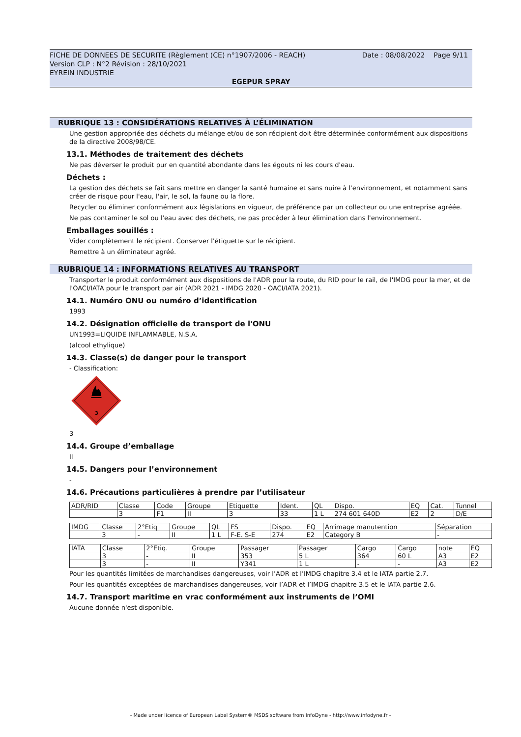FICHE DE DONNEES DE SECURITE (Règlement (CE) n°1907/2006 - REACH) Date : 08/08/2022 Page 9/11
Version CLP : N°2 Révision : 28/10/2021
EYREIN INDUSTRIE
EGEPUR SPRAY
RUBRIQUE 13 : CONSIDÉRATIONS RELATIVES À L’ÉLIMINATION
Une gestion appropriée des déchets du mélange et/ou de son récipient doit être déterminée conformément aux dispositions de la directive 2008/98/CE.
13.1. Méthodes de traitement des déchets
Ne pas déverser le produit pur en quantité abondante dans les égouts ni les cours d'eau.
Déchets :
La gestion des déchets se fait sans mettre en danger la santé humaine et sans nuire à l'environnement, et notamment sans créer de risque pour l'eau, l'air, le sol, la faune ou la flore.
Recycler ou éliminer conformément aux législations en vigueur, de préférence par un collecteur ou une entreprise agréée.
Ne pas contaminer le sol ou l'eau avec des déchets, ne pas procéder à leur élimination dans l'environnement.
Emballages souillés :
Vider complètement le récipient. Conserver l'étiquette sur le récipient.
Remettre à un éliminateur agréé.
RUBRIQUE 14 : INFORMATIONS RELATIVES AU TRANSPORT
Transporter le produit conformément aux dispositions de l'ADR pour la route, du RID pour le rail, de l'IMDG pour la mer, et de l'OACI/IATA pour le transport par air (ADR 2021 - IMDG 2020 - OACI/IATA 2021).
14.1. Numéro ONU ou numéro d’identification
1993
14.2. Désignation officielle de transport de l'ONU
UN1993=LIQUIDE INFLAMMABLE, N.S.A.
(alcool ethylique)
14.3. Classe(s) de danger pour le transport
- Classification:
3
3
14.4. Groupe d’emballage
II
14.5. Dangers pour l’environnement
-
14.6. Précautions particulières à prendre par l’utilisateur
| ADR/RID | Classe | Code | Groupe | Etiquette | Ident. | QL | Dispo. | EQ | Cat. | Tunnel |
| | 3 | F1 | II | 3 | 33 | 1 L | 274 601 640D | E2 | 2 | D/E |
| IMDG | Classe | 2°Etiq | Groupe | QL | FS | Dispo. | EQ | Arrimage manutention | Séparation |
| | 3 | - | II | 1 L | F-E. S-E | 274 | E2 | Category B | - |
| IATA | Classe | 2°Etiq. | Groupe | Passager | Passager | Cargo | Cargo | note | EQ |
| | 3 | - | II | 353 | 5 L | 364 | 60 L | A3 | E2 |
| | 3 | - | II | Y341 | 1 L | - | - | A3 | E2 |
Pour les quantités limitées de marchandises dangereuses, voir l’ADR et l’IMDG chapitre 3.4 et le IATA partie 2.7.
Pour les quantités exceptées de marchandises dangereuses, voir l’ADR et l’IMDG chapitre 3.5 et le IATA partie 2.6.
14.7. Transport maritime en vrac conformément aux instruments de l’OMI
Aucune donnée n'est disponible.
- Made under licence of European Label System® MSDS software from InfoDyne - http://www.infodyne.fr -